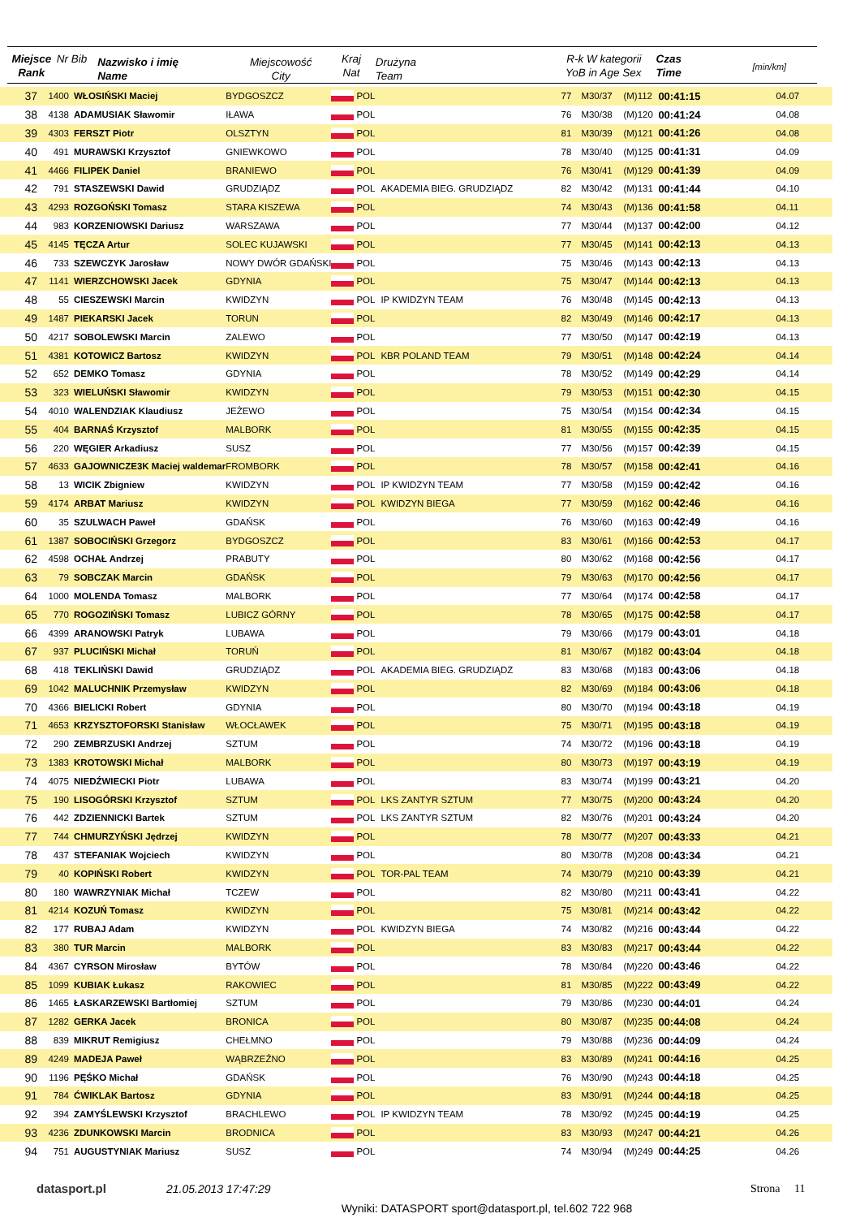Miejsce Rank
Nr Bib
Nazwisko i imię
Name
Miejscowość
City
Kraj
Nat
Drużyna
Team
R-k W kategorii
YoB in Age Sex
Czas
Time
[min/km]
| 37 | 1400 | WŁOSIŃSKI Maciej | BYDGOSZCZ | | POL | | 77 | M30/37 | (M)112 | 00:41:15 | 04.07 |
| 38 | 4138 | ADAMUSIAK Sławomir | IŁAWA | | POL | | 76 | M30/38 | (M)120 | 00:41:24 | 04.08 |
| 39 | 4303 | FERSZT Piotr | OLSZTYN | | POL | | 81 | M30/39 | (M)121 | 00:41:26 | 04.08 |
| 40 | 491 | MURAWSKI Krzysztof | GNIEWKOWO | | POL | | 78 | M30/40 | (M)125 | 00:41:31 | 04.09 |
| 41 | 4466 | FILIPEK Daniel | BRANIEWO | | POL | | 76 | M30/41 | (M)129 | 00:41:39 | 04.09 |
| 42 | 791 | STASZEWSKI Dawid | GRUDZIĄDZ | | POL | AKADEMIA BIEG. GRUDZIĄDZ | 82 | M30/42 | (M)131 | 00:41:44 | 04.10 |
| 43 | 4293 | ROZGOŃSKI Tomasz | STARA KISZEWA | | POL | | 74 | M30/43 | (M)136 | 00:41:58 | 04.11 |
| 44 | 983 | KORZENIOWSKI Dariusz | WARSZAWA | | POL | | 77 | M30/44 | (M)137 | 00:42:00 | 04.12 |
| 45 | 4145 | TĘCZA Artur | SOLEC KUJAWSKI | | POL | | 77 | M30/45 | (M)141 | 00:42:13 | 04.13 |
| 46 | 733 | SZEWCZYK Jarosław | NOWY DWÓR GDAŃSKI | | POL | | 75 | M30/46 | (M)143 | 00:42:13 | 04.13 |
| 47 | 1141 | WIERZCHOWSKI Jacek | GDYNIA | | POL | | 75 | M30/47 | (M)144 | 00:42:13 | 04.13 |
| 48 | 55 | CIESZEWSKI Marcin | KWIDZYN | | POL | IP KWIDZYN TEAM | 76 | M30/48 | (M)145 | 00:42:13 | 04.13 |
| 49 | 1487 | PIEKARSKI Jacek | TORUN | | POL | | 82 | M30/49 | (M)146 | 00:42:17 | 04.13 |
| 50 | 4217 | SOBOLEWSKI Marcin | ZALEWO | | POL | | 77 | M30/50 | (M)147 | 00:42:19 | 04.13 |
| 51 | 4381 | KOTOWICZ Bartosz | KWIDZYN | | POL | KBR POLAND TEAM | 79 | M30/51 | (M)148 | 00:42:24 | 04.14 |
| 52 | 652 | DEMKO Tomasz | GDYNIA | | POL | | 78 | M30/52 | (M)149 | 00:42:29 | 04.14 |
| 53 | 323 | WIELUŃSKI Sławomir | KWIDZYN | | POL | | 79 | M30/53 | (M)151 | 00:42:30 | 04.15 |
| 54 | 4010 | WALENDZIAK Klaudiusz | JEŻEWO | | POL | | 75 | M30/54 | (M)154 | 00:42:34 | 04.15 |
| 55 | 404 | BARNAŚ Krzysztof | MALBORK | | POL | | 81 | M30/55 | (M)155 | 00:42:35 | 04.15 |
| 56 | 220 | WĘGIER Arkadiusz | SUSZ | | POL | | 77 | M30/56 | (M)157 | 00:42:39 | 04.15 |
| 57 | 4633 | GAJOWNICZE3K Maciej waldemar | FROMBORK | | POL | | 78 | M30/57 | (M)158 | 00:42:41 | 04.16 |
| 58 | 13 | WICIK Zbigniew | KWIDZYN | | POL | IP KWIDZYN TEAM | 77 | M30/58 | (M)159 | 00:42:42 | 04.16 |
| 59 | 4174 | ARBAT Mariusz | KWIDZYN | | POL | KWIDZYN BIEGA | 77 | M30/59 | (M)162 | 00:42:46 | 04.16 |
| 60 | 35 | SZULWACH Paweł | GDAŃSK | | POL | | 76 | M30/60 | (M)163 | 00:42:49 | 04.16 |
| 61 | 1387 | SOBOCIŃSKI Grzegorz | BYDGOSZCZ | | POL | | 83 | M30/61 | (M)166 | 00:42:53 | 04.17 |
| 62 | 4598 | OCHAŁ Andrzej | PRABUTY | | POL | | 80 | M30/62 | (M)168 | 00:42:56 | 04.17 |
| 63 | 79 | SOBCZAK Marcin | GDAŃSK | | POL | | 79 | M30/63 | (M)170 | 00:42:56 | 04.17 |
| 64 | 1000 | MOLENDA Tomasz | MALBORK | | POL | | 77 | M30/64 | (M)174 | 00:42:58 | 04.17 |
| 65 | 770 | ROGOZIŃSKI Tomasz | LUBICZ GÓRNY | | POL | | 78 | M30/65 | (M)175 | 00:42:58 | 04.17 |
| 66 | 4399 | ARANOWSKI Patryk | LUBAWA | | POL | | 79 | M30/66 | (M)179 | 00:43:01 | 04.18 |
| 67 | 937 | PLUCIŃSKI Michał | TORUŃ | | POL | | 81 | M30/67 | (M)182 | 00:43:04 | 04.18 |
| 68 | 418 | TEKLIŃSKI Dawid | GRUDZIĄDZ | | POL | AKADEMIA BIEG. GRUDZIĄDZ | 83 | M30/68 | (M)183 | 00:43:06 | 04.18 |
| 69 | 1042 | MALUCHNIK Przemysław | KWIDZYN | | POL | | 82 | M30/69 | (M)184 | 00:43:06 | 04.18 |
| 70 | 4366 | BIELICKI Robert | GDYNIA | | POL | | 80 | M30/70 | (M)194 | 00:43:18 | 04.19 |
| 71 | 4653 | KRZYSZTOFORSKI Stanisław | WŁOCŁAWEK | | POL | | 75 | M30/71 | (M)195 | 00:43:18 | 04.19 |
| 72 | 290 | ZEMBRZUSKI Andrzej | SZTUM | | POL | | 74 | M30/72 | (M)196 | 00:43:18 | 04.19 |
| 73 | 1383 | KROTOWSKI Michał | MALBORK | | POL | | 80 | M30/73 | (M)197 | 00:43:19 | 04.19 |
| 74 | 4075 | NIEDŹWIECKI Piotr | LUBAWA | | POL | | 83 | M30/74 | (M)199 | 00:43:21 | 04.20 |
| 75 | 190 | LISOGÓRSKI Krzysztof | SZTUM | | POL | LKS ZANTYR SZTUM | 77 | M30/75 | (M)200 | 00:43:24 | 04.20 |
| 76 | 442 | ZDZIENNICKI Bartek | SZTUM | | POL | LKS ZANTYR SZTUM | 82 | M30/76 | (M)201 | 00:43:24 | 04.20 |
| 77 | 744 | CHMURZYŃSKI Jędrzej | KWIDZYN | | POL | | 78 | M30/77 | (M)207 | 00:43:33 | 04.21 |
| 78 | 437 | STEFANIAK Wojciech | KWIDZYN | | POL | | 80 | M30/78 | (M)208 | 00:43:34 | 04.21 |
| 79 | 40 | KOPIŃSKI Robert | KWIDZYN | | POL | TOR-PAL TEAM | 74 | M30/79 | (M)210 | 00:43:39 | 04.21 |
| 80 | 180 | WAWRZYNIAK Michał | TCZEW | | POL | | 82 | M30/80 | (M)211 | 00:43:41 | 04.22 |
| 81 | 4214 | KOZUŃ Tomasz | KWIDZYN | | POL | | 75 | M30/81 | (M)214 | 00:43:42 | 04.22 |
| 82 | 177 | RUBAJ Adam | KWIDZYN | | POL | KWIDZYN BIEGA | 74 | M30/82 | (M)216 | 00:43:44 | 04.22 |
| 83 | 380 | TUR Marcin | MALBORK | | POL | | 83 | M30/83 | (M)217 | 00:43:44 | 04.22 |
| 84 | 4367 | CYRSON Mirosław | BYTÓW | | POL | | 78 | M30/84 | (M)220 | 00:43:46 | 04.22 |
| 85 | 1099 | KUBIAK Łukasz | RAKOWIEC | | POL | | 81 | M30/85 | (M)222 | 00:43:49 | 04.22 |
| 86 | 1465 | ŁASKARZEWSKI Bartłomiej | SZTUM | | POL | | 79 | M30/86 | (M)230 | 00:44:01 | 04.24 |
| 87 | 1282 | GERKA Jacek | BRONICA | | POL | | 80 | M30/87 | (M)235 | 00:44:08 | 04.24 |
| 88 | 839 | MIKRUT Remigiusz | CHEŁMNO | | POL | | 79 | M30/88 | (M)236 | 00:44:09 | 04.24 |
| 89 | 4249 | MADEJA Paweł | WĄBRZEŹNO | | POL | | 83 | M30/89 | (M)241 | 00:44:16 | 04.25 |
| 90 | 1196 | PĘŚKO Michał | GDAŃSK | | POL | | 76 | M30/90 | (M)243 | 00:44:18 | 04.25 |
| 91 | 784 | ĆWIKLAK Bartosz | GDYNIA | | POL | | 83 | M30/91 | (M)244 | 00:44:18 | 04.25 |
| 92 | 394 | ZAMYŚLEWSKI Krzysztof | BRACHLEWO | | POL | IP KWIDZYN TEAM | 78 | M30/92 | (M)245 | 00:44:19 | 04.25 |
| 93 | 4236 | ZDUNKOWSKI Marcin | BRODNICA | | POL | | 83 | M30/93 | (M)247 | 00:44:21 | 04.26 |
| 94 | 751 | AUGUSTYNIAK Mariusz | SUSZ | | POL | | 74 | M30/94 | (M)249 | 00:44:25 | 04.26 |
datasport.pl 21.05.2013 17:47:29 Strona 11
Wyniki: DATASPORT sport@datasport.pl, tel.602 722 968